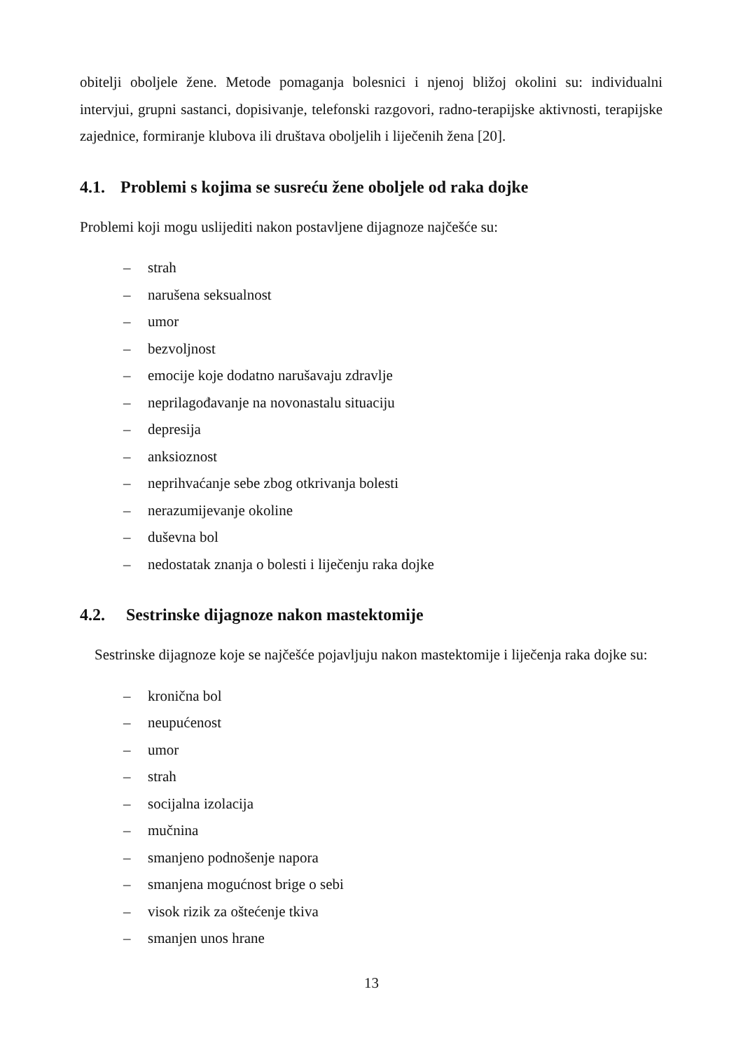obitelji oboljele žene. Metode pomaganja bolesnici i njenoj bližoj okolini su: individualni intervjui, grupni sastanci, dopisivanje, telefonski razgovori, radno-terapijske aktivnosti, terapijske zajednice, formiranje klubova ili društava oboljelih i liječenih žena [20].
4.1. Problemi s kojima se susreću žene oboljele od raka dojke
Problemi koji mogu uslijediti nakon postavljene dijagnoze najčešće su:
– strah
– narušena seksualnost
– umor
– bezvoljnost
– emocije koje dodatno narušavaju zdravlje
– neprilagođavanje na novonastalu situaciju
– depresija
– anksioznost
– neprihvaćanje sebe zbog otkrivanja bolesti
– nerazumijevanje okoline
– duševna bol
– nedostatak znanja o bolesti i liječenju raka dojke
4.2. Sestrinske dijagnoze nakon mastektomije
Sestrinske dijagnoze koje se najčešće pojavljuju nakon mastektomije i liječenja raka dojke su:
– kronična bol
– neupućenost
– umor
– strah
– socijalna izolacija
– mučnina
– smanjeno podnošenje napora
– smanjena mogućnost brige o sebi
– visok rizik za oštećenje tkiva
– smanjen unos hrane
13